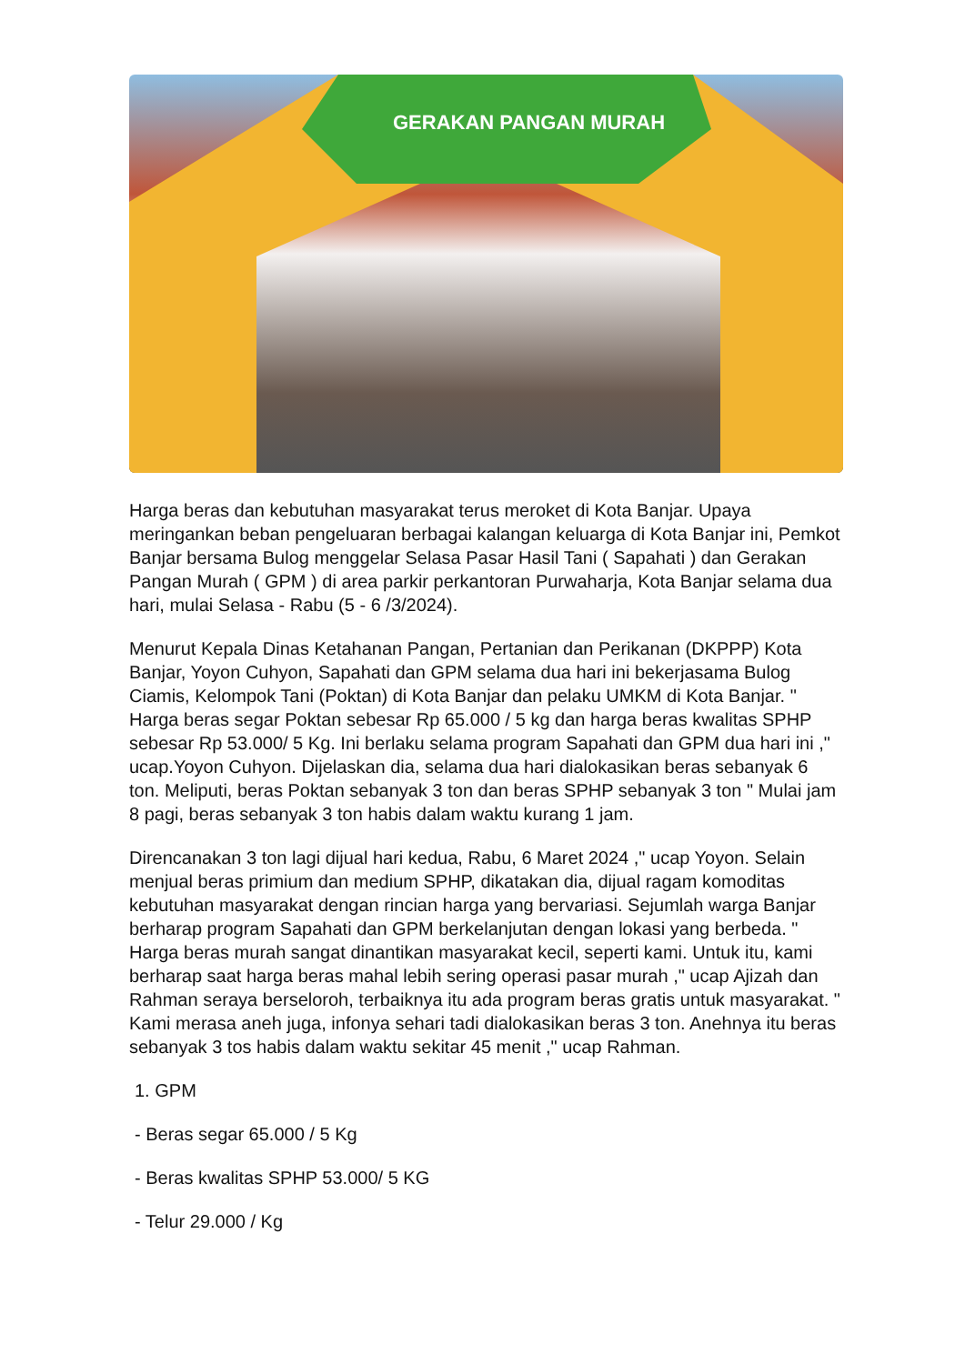GERAKAN PANGAN MURAH
Harga beras dan kebutuhan masyarakat terus meroket di Kota Banjar. Upaya meringankan beban pengeluaran berbagai kalangan keluarga di Kota Banjar ini, Pemkot Banjar bersama Bulog menggelar Selasa Pasar Hasil Tani ( Sapahati ) dan Gerakan Pangan Murah ( GPM ) di area parkir perkantoran Purwaharja, Kota Banjar selama dua hari, mulai Selasa - Rabu (5 - 6 /3/2024).
Menurut Kepala Dinas Ketahanan Pangan, Pertanian dan Perikanan (DKPPP) Kota Banjar, Yoyon Cuhyon, Sapahati dan GPM selama dua hari ini bekerjasama Bulog Ciamis, Kelompok Tani (Poktan) di Kota Banjar dan pelaku UMKM di Kota Banjar. " Harga beras segar Poktan sebesar Rp 65.000 / 5 kg dan harga beras kwalitas SPHP sebesar Rp 53.000/ 5 Kg. Ini berlaku selama program Sapahati dan GPM dua hari ini ," ucap.Yoyon Cuhyon. Dijelaskan dia, selama dua hari dialokasikan beras sebanyak 6 ton. Meliputi, beras Poktan sebanyak 3 ton dan beras SPHP sebanyak 3 ton " Mulai jam 8 pagi, beras sebanyak 3 ton habis dalam waktu kurang 1 jam.
Direncanakan 3 ton lagi dijual hari kedua, Rabu, 6 Maret 2024 ," ucap Yoyon. Selain menjual beras primium dan medium SPHP, dikatakan dia, dijual ragam komoditas kebutuhan masyarakat dengan rincian harga yang bervariasi. Sejumlah warga Banjar berharap program Sapahati dan GPM berkelanjutan dengan lokasi yang berbeda. " Harga beras murah sangat dinantikan masyarakat kecil, seperti kami. Untuk itu, kami berharap saat harga beras mahal lebih sering operasi pasar murah ," ucap Ajizah dan Rahman seraya berseloroh, terbaiknya itu ada program beras gratis untuk masyarakat. " Kami merasa aneh juga, infonya sehari tadi dialokasikan beras 3 ton. Anehnya itu beras sebanyak 3 tos habis dalam waktu sekitar 45 menit ," ucap Rahman.
1. GPM
- Beras segar 65.000 / 5 Kg
- Beras kwalitas SPHP 53.000/ 5 KG
- Telur 29.000 / Kg